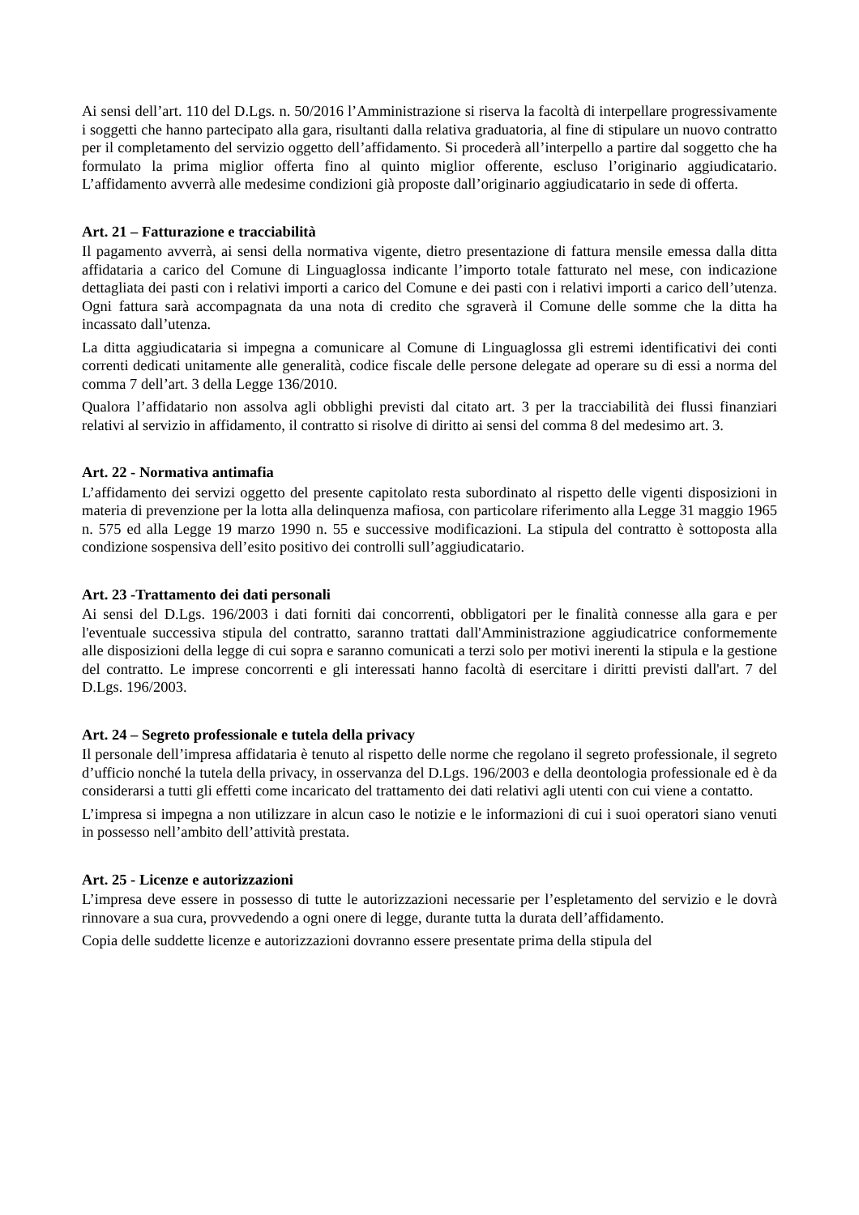Ai sensi dell’art. 110 del D.Lgs. n. 50/2016 l’Amministrazione si riserva la facoltà di interpellare progressivamente i soggetti che hanno partecipato alla gara, risultanti dalla relativa graduatoria, al fine di stipulare un nuovo contratto per il completamento del servizio oggetto dell’affidamento. Si procederà all’interpello a partire dal soggetto che ha formulato la prima miglior offerta fino al quinto miglior offerente, escluso l’originario aggiudicatario. L’affidamento avverrà alle medesime condizioni già proposte dall’originario aggiudicatario in sede di offerta.
Art. 21 – Fatturazione e tracciabilità
Il pagamento avverrà, ai sensi della normativa vigente, dietro presentazione di fattura mensile emessa dalla ditta affidataria a carico del Comune di Linguaglossa indicante l’importo totale fatturato nel mese, con indicazione dettagliata dei pasti con i relativi importi a carico del Comune e dei pasti con i relativi importi a carico dell’utenza. Ogni fattura sarà accompagnata da una nota di credito che sgraverà il Comune delle somme che la ditta ha incassato dall’utenza.
La ditta aggiudicataria si impegna a comunicare al Comune di Linguaglossa gli estremi identificativi dei conti correnti dedicati unitamente alle generalità, codice fiscale delle persone delegate ad operare su di essi a norma del comma 7 dell’art. 3 della Legge 136/2010.
Qualora l’affidatario non assolva agli obblighi previsti dal citato art. 3 per la tracciabilità dei flussi finanziari relativi al servizio in affidamento, il contratto si risolve di diritto ai sensi del comma 8 del medesimo art. 3.
Art. 22 - Normativa antimafia
L’affidamento dei servizi oggetto del presente capitolato resta subordinato al rispetto delle vigenti disposizioni in materia di prevenzione per la lotta alla delinquenza mafiosa, con particolare riferimento alla Legge 31 maggio 1965 n. 575 ed alla Legge 19 marzo 1990 n. 55 e successive modificazioni. La stipula del contratto è sottoposta alla condizione sospensiva dell’esito positivo dei controlli sull’aggiudicatario.
Art. 23 -Trattamento dei dati personali
Ai sensi del D.Lgs. 196/2003 i dati forniti dai concorrenti, obbligatori per le finalità connesse alla gara e per l'eventuale successiva stipula del contratto, saranno trattati dall'Amministrazione aggiudicatrice conformemente alle disposizioni della legge di cui sopra e saranno comunicati a terzi solo per motivi inerenti la stipula e la gestione del contratto. Le imprese concorrenti e gli interessati hanno facoltà di esercitare i diritti previsti dall'art. 7 del D.Lgs. 196/2003.
Art. 24 – Segreto professionale e tutela della privacy
Il personale dell’impresa affidataria è tenuto al rispetto delle norme che regolano il segreto professionale, il segreto d’ufficio nonché la tutela della privacy, in osservanza del D.Lgs. 196/2003 e della deontologia professionale ed è da considerarsi a tutti gli effetti come incaricato del trattamento dei dati relativi agli utenti con cui viene a contatto.
L’impresa si impegna a non utilizzare in alcun caso le notizie e le informazioni di cui i suoi operatori siano venuti in possesso nell’ambito dell’attività prestata.
Art. 25 - Licenze e autorizzazioni
L’impresa deve essere in possesso di tutte le autorizzazioni necessarie per l’espletamento del servizio e le dovrà rinnovare a sua cura, provvedendo a ogni onere di legge, durante tutta la durata dell’affidamento.
Copia delle suddette licenze e autorizzazioni dovranno essere presentate prima della stipula del